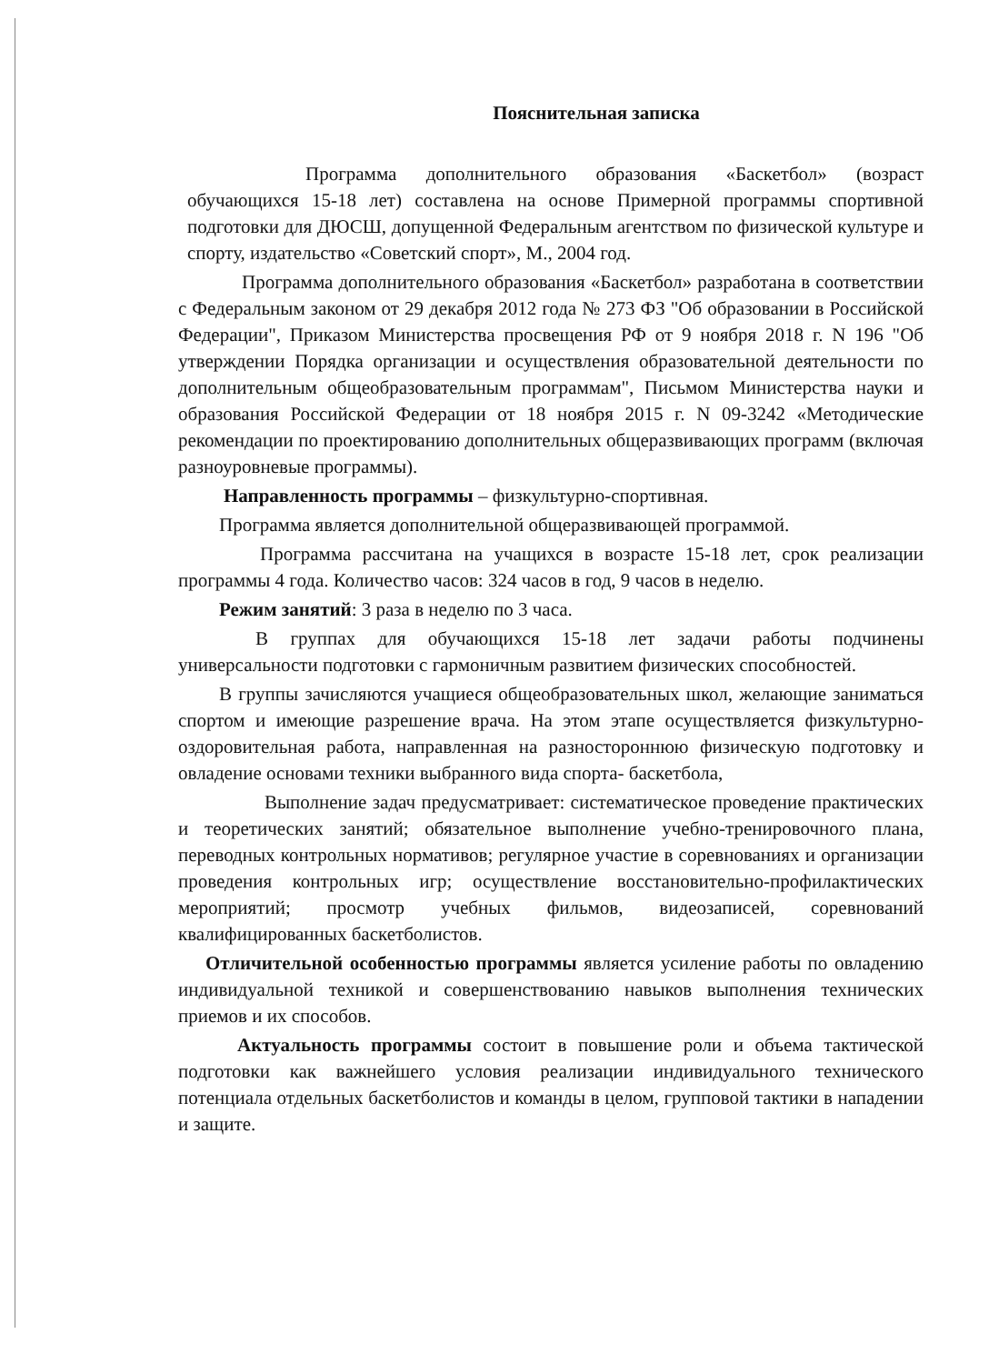Пояснительная записка
Программа дополнительного образования «Баскетбол» (возраст обучающихся 15-18 лет) составлена на основе Примерной программы спортивной подготовки для ДЮСШ, допущенной Федеральным агентством по физической культуре и спорту, издательство «Советский спорт», М., 2004 год.
Программа дополнительного образования «Баскетбол» разработана в соответствии с Федеральным законом от 29 декабря 2012 года № 273 ФЗ "Об образовании в Российской Федерации", Приказом Министерства просвещения РФ от 9 ноября 2018 г. N 196 "Об утверждении Порядка организации и осуществления образовательной деятельности по дополнительным общеобразовательным программам", Письмом Министерства науки и образования Российской Федерации от 18 ноября 2015 г. N 09-3242 «Методические рекомендации по проектированию дополнительных общеразвивающих программ (включая разноуровневые программы).
Направленность программы – физкультурно-спортивная.
Программа является дополнительной общеразвивающей программой.
Программа рассчитана на учащихся в возрасте 15-18 лет, срок реализации программы 4 года. Количество часов: 324 часов в год, 9 часов в неделю.
Режим занятий: 3 раза в неделю по 3 часа.
В группах для обучающихся 15-18 лет задачи работы подчинены универсальности подготовки с гармоничным развитием физических способностей.
В группы зачисляются учащиеся общеобразовательных школ, желающие заниматься спортом и имеющие разрешение врача. На этом этапе осуществляется физкультурно-оздоровительная работа, направленная на разностороннюю физическую подготовку и овладение основами техники выбранного вида спорта- баскетбола,
Выполнение задач предусматривает: систематическое проведение практических и теоретических занятий; обязательное выполнение учебно-тренировочного плана, переводных контрольных нормативов; регулярное участие в соревнованиях и организации проведения контрольных игр; осуществление восстановительно-профилактических мероприятий; просмотр учебных фильмов, видеозаписей, соревнований квалифицированных баскетболистов.
Отличительной особенностью программы является усиление работы по овладению индивидуальной техникой и совершенствованию навыков выполнения технических приемов и их способов.
Актуальность программы состоит в повышение роли и объема тактической подготовки как важнейшего условия реализации индивидуального технического потенциала отдельных баскетболистов и команды в целом, групповой тактики в нападении и защите.